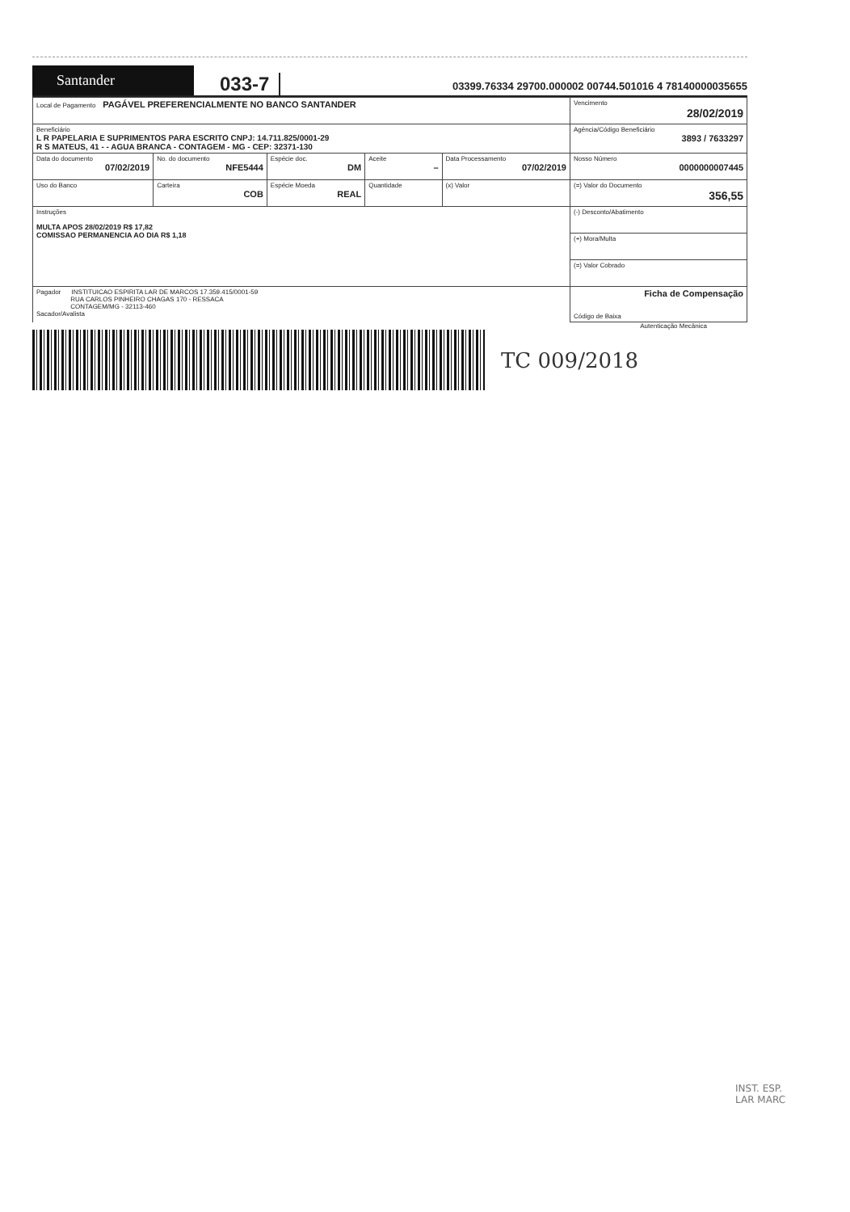Santander
033-7
03399.76334 29700.000002 00744.501016 4 78140000035655
| Local de Pagamento PAGÁVEL PREFERENCIALMENTE NO BANCO SANTANDER | | | | | Vencimento 28/02/2019 |
| Beneficiário L R PAPELARIA E SUPRIMENTOS PARA ESCRITO CNPJ: 14.711.825/0001-29 R S MATEUS, 41 - - AGUA BRANCA - CONTAGEM - MG - CEP: 32371-130 | | | | | Agência/Código Beneficiário 3893 / 7633297 |
| Data do documento 07/02/2019 | No. do documento NFE5444 | Espécie doc. DM | Aceite – | Data Processamento 07/02/2019 | Nosso Número 0000000007445 |
| Uso do Banco | Carteira COB | Espécie Moeda REAL | Quantidade | (x) Valor | (=) Valor do Documento 356,55 |
| Instruções MULTA APOS 28/02/2019 R$ 17,82 COMISSAO PERMANENCIA AO DIA R$ 1,18 | | | | | (-) Desconto/Abatimento |
| | | | | | (+) Mora/Multa |
| | | | | | (=) Valor Cobrado |
| Pagador INSTITUICAO ESPIRITA LAR DE MARCOS 17.359.415/0001-59 RUA CARLOS PINHEIRO CHAGAS 170 - RESSACA CONTAGEM/MG - 32113-460 Sacador/Avalista | | | | | Ficha de Compensação Código de Baixa |
Autenticação Mecânica
TC 009/2018
INST. ESP.
LAR MARC